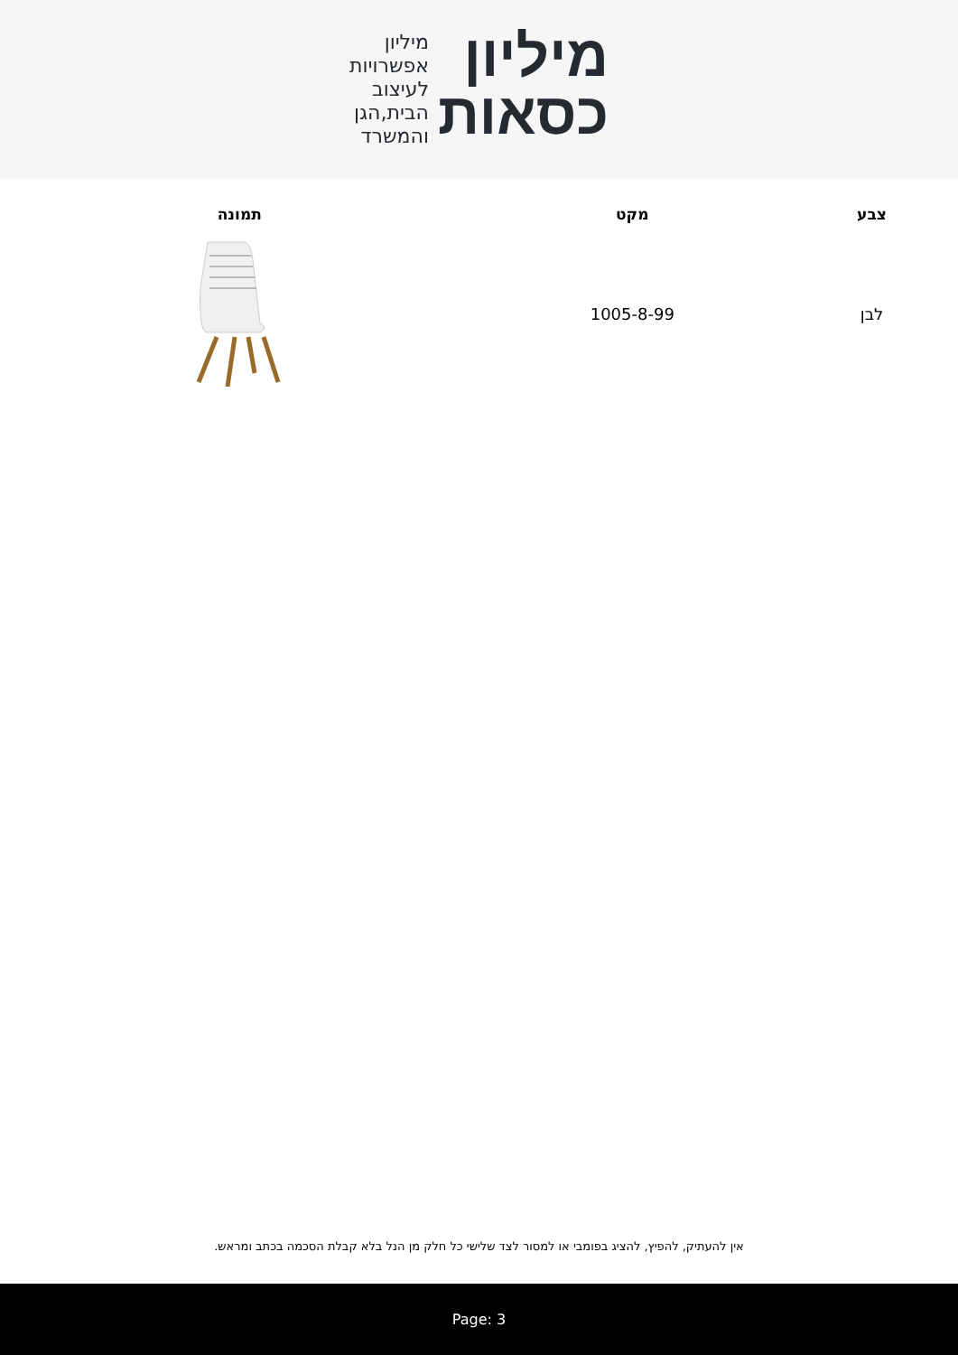מיליון
כסאות
מיליון
אפשרויות
לעיצוב
הבית,הגן
והמשרד
| צבע | מקט | תמונה |
| --- | --- | --- |
| לבן | 1005-8-99 | |
אין להעתיק, להפיץ, להציג בפומבי או למסור לצד שלישי כל חלק מן הנל בלא קבלת הסכמה בכתב ומראש.
Page: 3